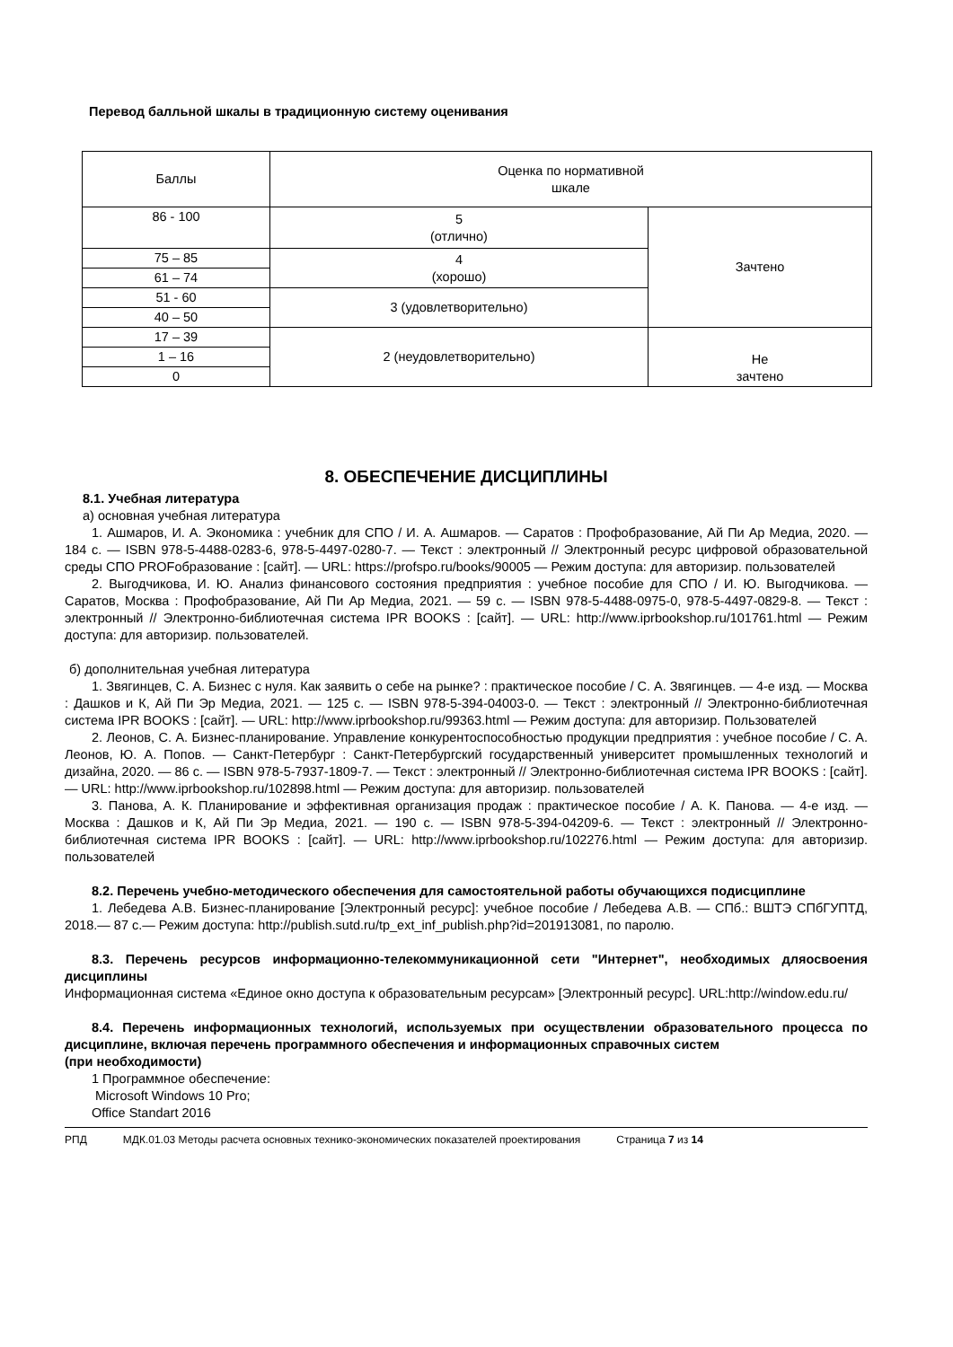Перевод балльной шкалы в традиционную систему оценивания
| Баллы | Оценка по нормативной шкале | |
| 86 - 100 | 5 (отлично) | Зачтено |
| 75 – 85 | 4 (хорошо) | |
| 61 – 74 | | |
| 51 - 60 | 3 (удовлетворительно) | |
| 40 – 50 | | |
| 17 – 39 | 2 (неудовлетворительно) | Не зачтено |
| 1 – 16 | | |
| 0 | | |
8. ОБЕСПЕЧЕНИЕ ДИСЦИПЛИНЫ
8.1. Учебная литература
а) основная учебная литература
1. Ашмаров, И. А. Экономика : учебник для СПО / И. А. Ашмаров. — Саратов : Профобразование, Ай Пи Ар Медиа, 2020. — 184 c. — ISBN 978-5-4488-0283-6, 978-5-4497-0280-7. — Текст : электронный // Электронный ресурс цифровой образовательной среды СПО PROFобразование : [сайт]. — URL: https://profspo.ru/books/90005 — Режим доступа: для авторизир. пользователей
2. Выгодчикова, И. Ю. Анализ финансового состояния предприятия : учебное пособие для СПО / И. Ю. Выгодчикова. — Саратов, Москва : Профобразование, Ай Пи Ар Медиа, 2021. — 59 c. — ISBN 978-5-4488-0975-0, 978-5-4497-0829-8. — Текст : электронный // Электронно-библиотечная система IPR BOOKS : [сайт]. — URL: http://www.iprbookshop.ru/101761.html — Режим доступа: для авторизир. пользователей.
б) дополнительная учебная литература
1. Звягинцев, С. А. Бизнес с нуля. Как заявить о себе на рынке? : практическое пособие / С. А. Звягинцев. — 4-е изд. — Москва : Дашков и К, Ай Пи Эр Медиа, 2021. — 125 c. — ISBN 978-5-394-04003-0. — Текст : электронный // Электронно-библиотечная система IPR BOOKS : [сайт]. — URL: http://www.iprbookshop.ru/99363.html — Режим доступа: для авторизир. Пользователей
2. Леонов, С. А. Бизнес-планирование. Управление конкурентоспособностью продукции предприятия : учебное пособие / С. А. Леонов, Ю. А. Попов. — Санкт-Петербург : Санкт-Петербургский государственный университет промышленных технологий и дизайна, 2020. — 86 c. — ISBN 978-5-7937-1809-7. — Текст : электронный // Электронно-библиотечная система IPR BOOKS : [сайт]. — URL: http://www.iprbookshop.ru/102898.html — Режим доступа: для авторизир. пользователей
3. Панова, А. К. Планирование и эффективная организация продаж : практическое пособие / А. К. Панова. — 4-е изд. — Москва : Дашков и К, Ай Пи Эр Медиа, 2021. — 190 c. — ISBN 978-5-394-04209-6. — Текст : электронный // Электронно-библиотечная система IPR BOOKS : [сайт]. — URL: http://www.iprbookshop.ru/102276.html — Режим доступа: для авторизир. пользователей
8.2. Перечень учебно-методического обеспечения для самостоятельной работы обучающихся подисциплине
1. Лебедева А.В. Бизнес-планирование [Электронный ресурс]: учебное пособие / Лебедева А.В. — СПб.: ВШТЭ СПбГУПТД, 2018.— 87 с.— Режим доступа: http://publish.sutd.ru/tp_ext_inf_publish.php?id=201913081, по паролю.
8.3. Перечень ресурсов информационно-телекоммуникационной сети "Интернет", необходимых дляосвоения дисциплины
Информационная система «Единое окно доступа к образовательным ресурсам» [Электронный ресурс]. URL:http://window.edu.ru/
8.4. Перечень информационных технологий, используемых при осуществлении образовательного процесса по дисциплине, включая перечень программного обеспечения и информационных справочных систем
(при необходимости)
1 Программное обеспечение:
Microsoft Windows 10 Pro;
Office Standart 2016
РПД МДК.01.03 Методы расчета основных технико-экономических показателей проектирования Страница 7 из 14